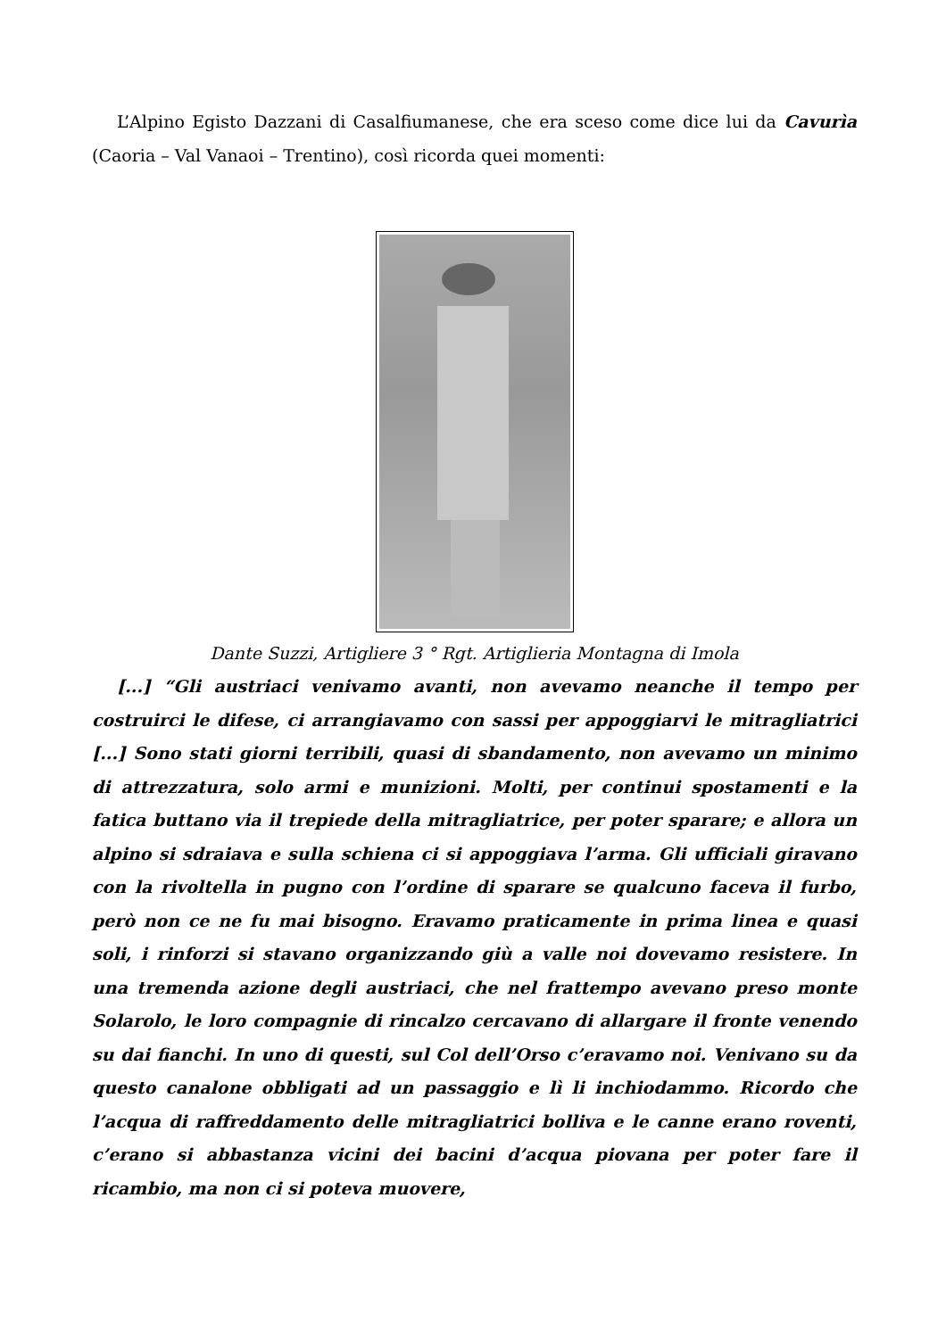L’Alpino Egisto Dazzani di Casalfiumanese, che era sceso come dice lui da Cavurìa (Caoria – Val Vanaoi – Trentino), così ricorda quei momenti:
Dante Suzzi, Artigliere 3 ° Rgt. Artiglieria Montagna di Imola
[...] “Gli austriaci venivamo avanti, non avevamo neanche il tempo per costruirci le difese, ci arrangiavamo con sassi per appoggiarvi le mitragliatrici [...] Sono stati giorni terribili, quasi di sbandamento, non avevamo un minimo di attrezzatura, solo armi e munizioni. Molti, per continui spostamenti e la fatica buttano via il trepiede della mitragliatrice, per poter sparare; e allora un alpino si sdraiava e sulla schiena ci si appoggiava l’arma. Gli ufficiali giravano con la rivoltella in pugno con l’ordine di sparare se qualcuno faceva il furbo, però non ce ne fu mai bisogno. Eravamo praticamente in prima linea e quasi soli, i rinforzi si stavano organizzando giù a valle noi dovevamo resistere. In una tremenda azione degli austriaci, che nel frattempo avevano preso monte Solarolo, le loro compagnie di rincalzo cercavano di allargare il fronte venendo su dai fianchi. In uno di questi, sul Col dell’Orso c’eravamo noi. Venivano su da questo canalone obbligati ad un passaggio e lì li inchiodammo. Ricordo che l’acqua di raffreddamento delle mitragliatrici bolliva e le canne erano roventi, c’erano si abbastanza vicini dei bacini d’acqua piovana per poter fare il ricambio, ma non ci si poteva muovere,